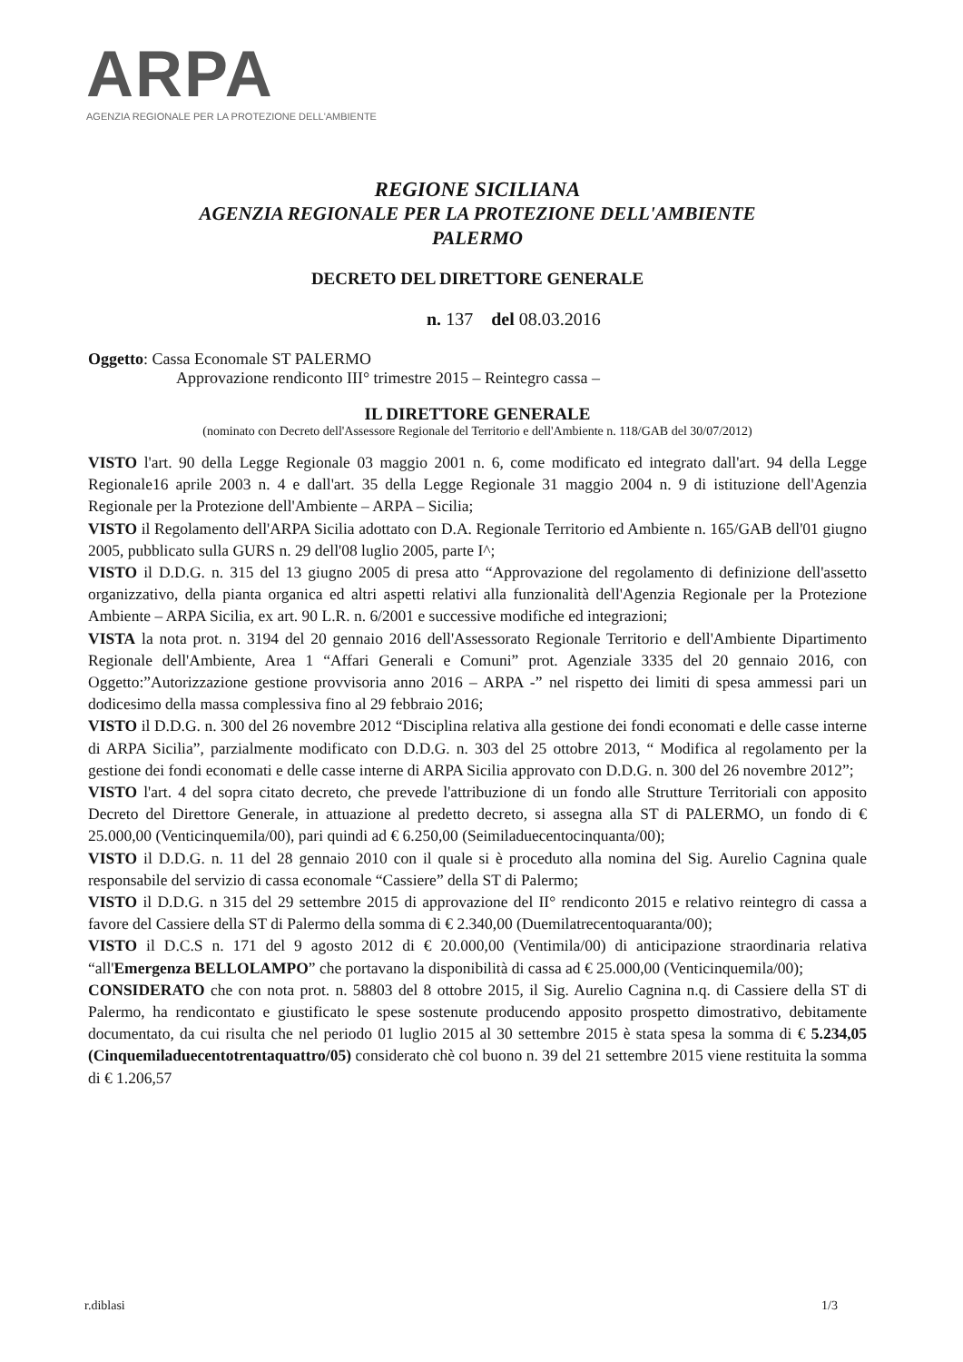ARPA
AGENZIA REGIONALE PER LA PROTEZIONE DELL'AMBIENTE
REGIONE SICILIANA
AGENZIA REGIONALE PER LA PROTEZIONE DELL'AMBIENTE
PALERMO
DECRETO DEL DIRETTORE GENERALE
n. 137 del 08.03.2016
Oggetto: Cassa Economale ST PALERMO
Approvazione rendiconto III° trimestre 2015 – Reintegro cassa –
IL DIRETTORE GENERALE
(nominato con Decreto dell'Assessore Regionale del Territorio e dell'Ambiente n. 118/GAB del 30/07/2012)
VISTO l'art. 90 della Legge Regionale 03 maggio 2001 n. 6, come modificato ed integrato dall'art. 94 della Legge Regionale16 aprile 2003 n. 4 e dall'art. 35 della Legge Regionale 31 maggio 2004 n. 9 di istituzione dell'Agenzia Regionale per la Protezione dell'Ambiente – ARPA – Sicilia;
VISTO il Regolamento dell'ARPA Sicilia adottato con D.A. Regionale Territorio ed Ambiente n. 165/GAB dell'01 giugno 2005, pubblicato sulla GURS n. 29 dell'08 luglio 2005, parte I^;
VISTO il D.D.G. n. 315 del 13 giugno 2005 di presa atto “Approvazione del regolamento di definizione dell'assetto organizzativo, della pianta organica ed altri aspetti relativi alla funzionalità dell'Agenzia Regionale per la Protezione Ambiente – ARPA Sicilia, ex art. 90 L.R. n. 6/2001 e successive modifiche ed integrazioni;
VISTA la nota prot. n. 3194 del 20 gennaio 2016 dell'Assessorato Regionale Territorio e dell'Ambiente Dipartimento Regionale dell'Ambiente, Area 1 “Affari Generali e Comuni” prot. Agenziale 3335 del 20 gennaio 2016, con Oggetto:”Autorizzazione gestione provvisoria anno 2016 – ARPA -” nel rispetto dei limiti di spesa ammessi pari un dodicesimo della massa complessiva fino al 29 febbraio 2016;
VISTO il D.D.G. n. 300 del 26 novembre 2012 “Disciplina relativa alla gestione dei fondi economati e delle casse interne di ARPA Sicilia”, parzialmente modificato con D.D.G. n. 303 del 25 ottobre 2013, “ Modifica al regolamento per la gestione dei fondi economati e delle casse interne di ARPA Sicilia approvato con D.D.G. n. 300 del 26 novembre 2012”;
VISTO l'art. 4 del sopra citato decreto, che prevede l'attribuzione di un fondo alle Strutture Territoriali con apposito Decreto del Direttore Generale, in attuazione al predetto decreto, si assegna alla ST di PALERMO, un fondo di € 25.000,00 (Venticinquemila/00), pari quindi ad € 6.250,00 (Seimiladuecentocinquanta/00);
VISTO il D.D.G. n. 11 del 28 gennaio 2010 con il quale si è proceduto alla nomina del Sig. Aurelio Cagnina quale responsabile del servizio di cassa economale “Cassiere” della ST di Palermo;
VISTO il D.D.G. n 315 del 29 settembre 2015 di approvazione del II° rendiconto 2015 e relativo reintegro di cassa a favore del Cassiere della ST di Palermo della somma di € 2.340,00 (Duemilatrecentoquaranta/00);
VISTO il D.C.S n. 171 del 9 agosto 2012 di € 20.000,00 (Ventimila/00) di anticipazione straordinaria relativa “all'Emergenza BELLOLAMPO” che portavano la disponibilità di cassa ad € 25.000,00 (Venticinquemila/00);
CONSIDERATO che con nota prot. n. 58803 del 8 ottobre 2015, il Sig. Aurelio Cagnina n.q. di Cassiere della ST di Palermo, ha rendicontato e giustificato le spese sostenute producendo apposito prospetto dimostrativo, debitamente documentato, da cui risulta che nel periodo 01 luglio 2015 al 30 settembre 2015 è stata spesa la somma di € 5.234,05 (Cinquemiladuecentotrentaquattro/05) considerato chè col buono n. 39 del 21 settembre 2015 viene restituita la somma di € 1.206,57
r.diblasi 1/3